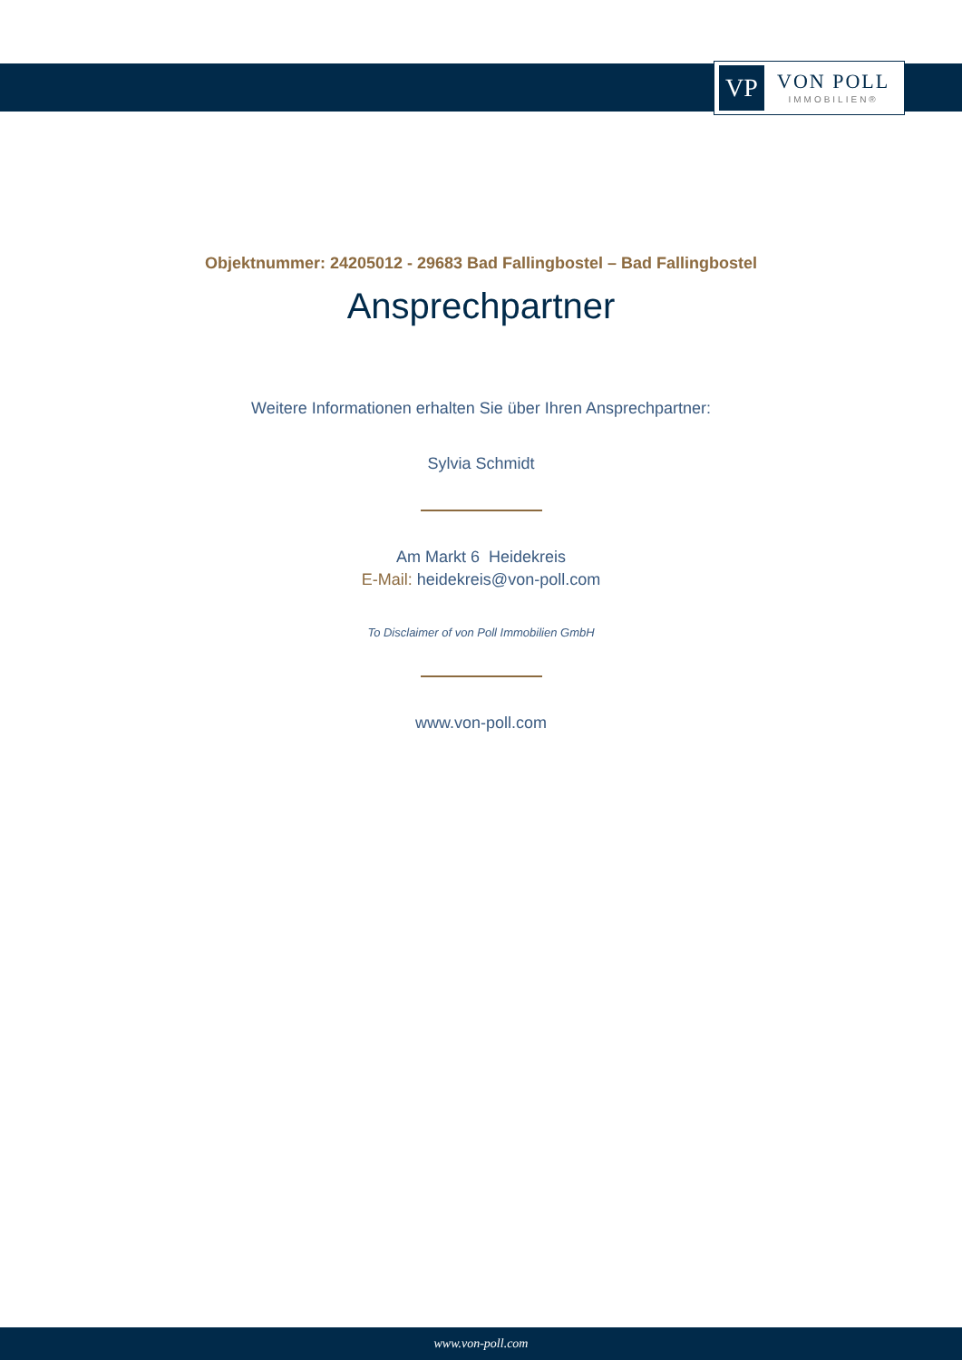VP
VON POLL
IMMOBILIEN®
Objektnummer: 24205012 - 29683 Bad Fallingbostel – Bad Fallingbostel
Ansprechpartner
Weitere Informationen erhalten Sie über Ihren Ansprechpartner:
Sylvia Schmidt
Am Markt 6 Heidekreis
E-Mail: heidekreis@von-poll.com
To Disclaimer of von Poll Immobilien GmbH
www.von-poll.com
www.von-poll.com